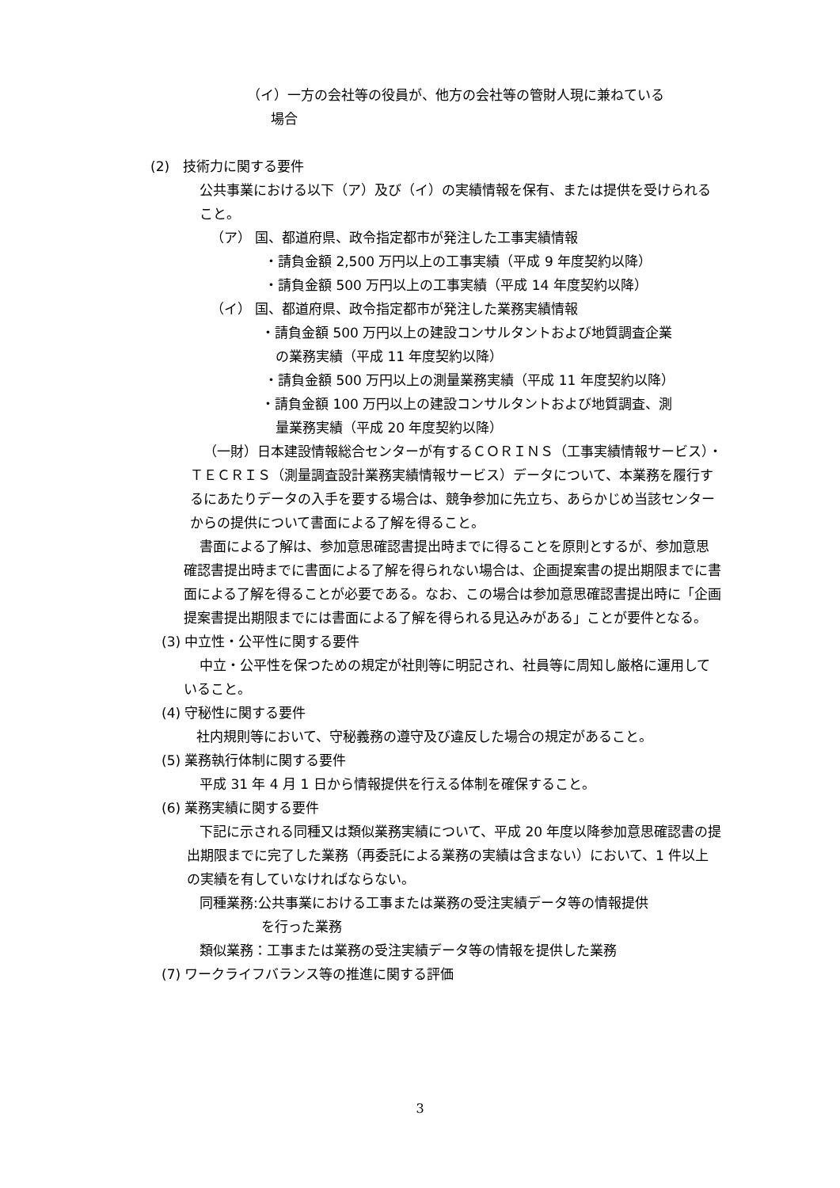（イ）一方の会社等の役員が、他方の会社等の管財人現に兼ねている
場合
(2)　技術力に関する要件
公共事業における以下（ア）及び（イ）の実績情報を保有、または提供を受けられること。
（ア） 国、都道府県、政令指定都市が発注した工事実績情報
・請負金額 2,500 万円以上の工事実績（平成 9 年度契約以降）
・請負金額 500 万円以上の工事実績（平成 14 年度契約以降）
（イ） 国、都道府県、政令指定都市が発注した業務実績情報
・請負金額 500 万円以上の建設コンサルタントおよび地質調査企業
の業務実績（平成 11 年度契約以降）
・請負金額 500 万円以上の測量業務実績（平成 11 年度契約以降）
・請負金額 100 万円以上の建設コンサルタントおよび地質調査、測
量業務実績（平成 20 年度契約以降）
（一財）日本建設情報総合センターが有するＣＯＲＩＮＳ（工事実績情報サービス）・ＴＥＣＲＩＳ（測量調査設計業務実績情報サービス）データについて、本業務を履行するにあたりデータの入手を要する場合は、競争参加に先立ち、あらかじめ当該センターからの提供について書面による了解を得ること。
書面による了解は、参加意思確認書提出時までに得ることを原則とするが、参加意思確認書提出時までに書面による了解を得られない場合は、企画提案書の提出期限までに書面による了解を得ることが必要である。なお、この場合は参加意思確認書提出時に「企画提案書提出期限までには書面による了解を得られる見込みがある」ことが要件となる。
(3) 中立性・公平性に関する要件
中立・公平性を保つための規定が社則等に明記され、社員等に周知し厳格に運用していること。
(4) 守秘性に関する要件
社内規則等において、守秘義務の遵守及び違反した場合の規定があること。
(5) 業務執行体制に関する要件
平成 31 年 4 月 1 日から情報提供を行える体制を確保すること。
(6) 業務実績に関する要件
下記に示される同種又は類似業務実績について、平成 20 年度以降参加意思確認書の提出期限までに完了した業務（再委託による業務の実績は含まない）において、1 件以上の実績を有していなければならない。
同種業務:公共事業における工事または業務の受注実績データ等の情報提供
を行った業務
類似業務：工事または業務の受注実績データ等の情報を提供した業務
(7) ワークライフバランス等の推進に関する評価
3